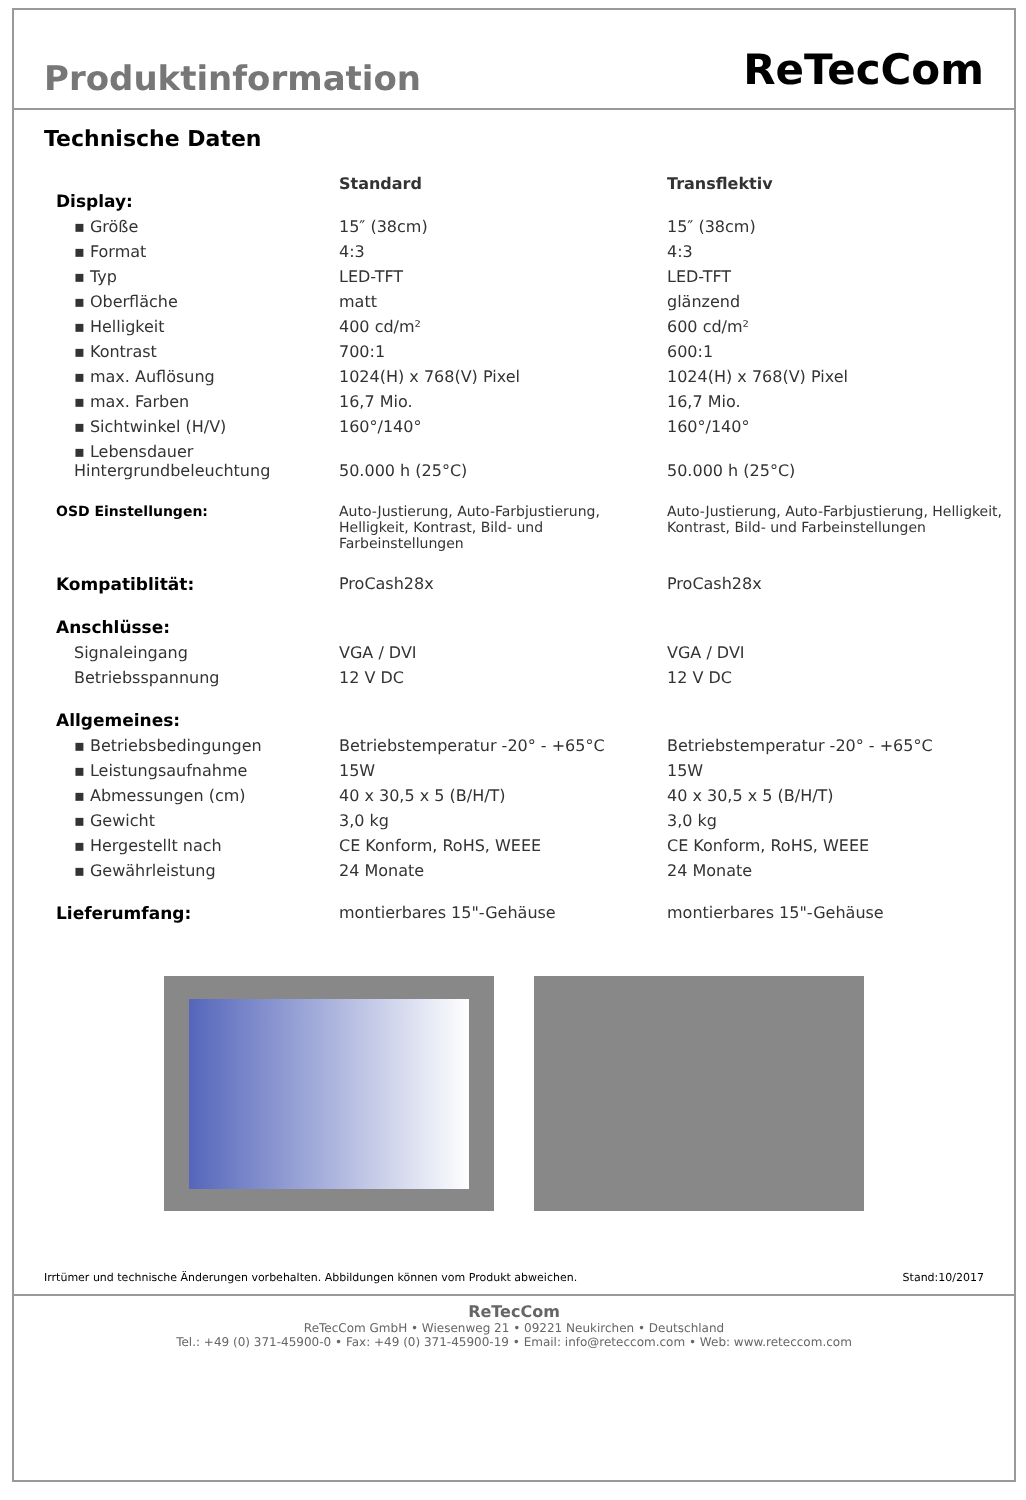Produktinformation
ReTecCom
Technische Daten
| Display: | Standard | Transflektiv |
| ▪ Größe | 15″ (38cm) | 15″ (38cm) |
| ▪ Format | 4:3 | 4:3 |
| ▪ Typ | LED-TFT | LED-TFT |
| ▪ Oberfläche | matt | glänzend |
| ▪ Helligkeit | 400 cd/m² | 600 cd/m² |
| ▪ Kontrast | 700:1 | 600:1 |
| ▪ max. Auflösung | 1024(H) x 768(V) Pixel | 1024(H) x 768(V) Pixel |
| ▪ max. Farben | 16,7 Mio. | 16,7 Mio. |
| ▪ Sichtwinkel (H/V) | 160°/140° | 160°/140° |
| ▪ Lebensdauer Hintergrundbeleuchtung | 50.000 h (25°C) | 50.000 h (25°C) |
| OSD Einstellungen: | Auto-Justierung, Auto-Farbjustierung, Helligkeit, Kontrast, Bild- und Farbeinstellungen | Auto-Justierung, Auto-Farbjustierung, Helligkeit, Kontrast, Bild- und Farbeinstellungen |
| Kompatiblität: | ProCash28x | ProCash28x |
| Anschlüsse: | | |
| Signaleingang | VGA / DVI | VGA / DVI |
| Betriebsspannung | 12 V DC | 12 V DC |
| Allgemeines: | | |
| ▪ Betriebsbedingungen | Betriebstemperatur -20° - +65°C | Betriebstemperatur -20° - +65°C |
| ▪ Leistungsaufnahme | 15W | 15W |
| ▪ Abmessungen (cm) | 40 x 30,5 x 5 (B/H/T) | 40 x 30,5 x 5 (B/H/T) |
| ▪ Gewicht | 3,0 kg | 3,0 kg |
| ▪ Hergestellt nach | CE Konform, RoHS, WEEE | CE Konform, RoHS, WEEE |
| ▪ Gewährleistung | 24 Monate | 24 Monate |
| Lieferumfang: | montierbares 15"-Gehäuse | montierbares 15"-Gehäuse |
Irrtümer und technische Änderungen vorbehalten. Abbildungen können vom Produkt abweichen. Stand:10/2017
ReTecCom
ReTecCom GmbH • Wiesenweg 21 • 09221 Neukirchen • Deutschland
Tel.: +49 (0) 371-45900-0 • Fax: +49 (0) 371-45900-19 • Email: info@reteccom.com • Web: www.reteccom.com